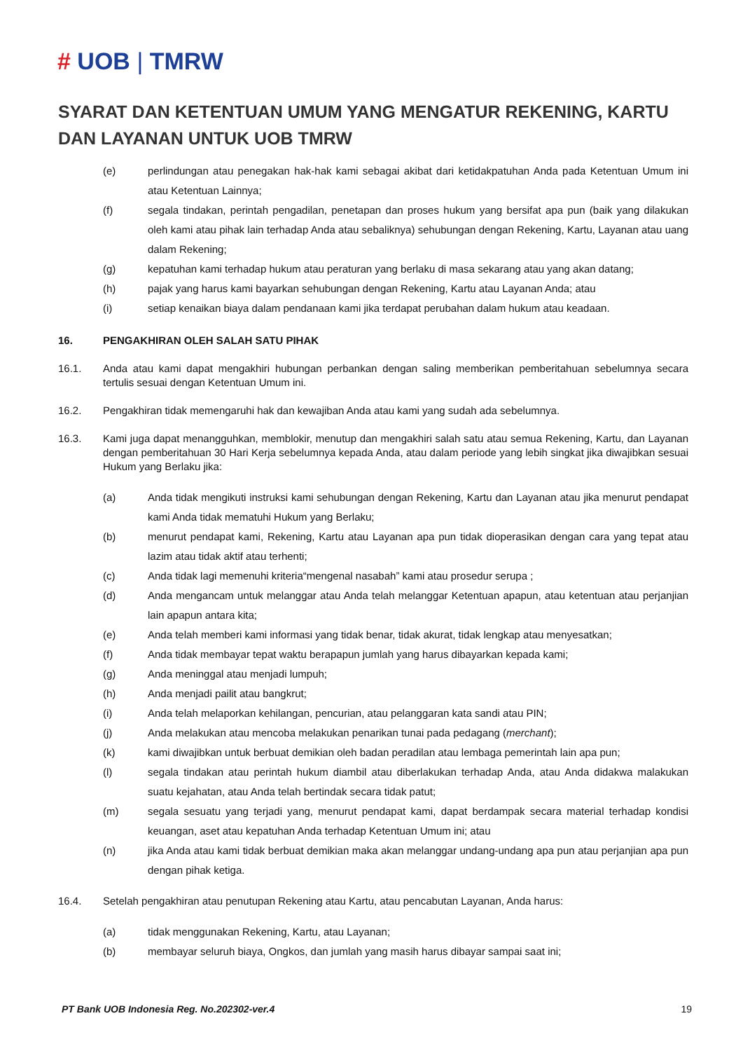# UOB | TMRW
SYARAT DAN KETENTUAN UMUM YANG MENGATUR REKENING, KARTU DAN LAYANAN UNTUK UOB TMRW
(e) perlindungan atau penegakan hak-hak kami sebagai akibat dari ketidakpatuhan Anda pada Ketentuan Umum ini atau Ketentuan Lainnya;
(f) segala tindakan, perintah pengadilan, penetapan dan proses hukum yang bersifat apa pun (baik yang dilakukan oleh kami atau pihak lain terhadap Anda atau sebaliknya) sehubungan dengan Rekening, Kartu, Layanan atau uang dalam Rekening;
(g) kepatuhan kami terhadap hukum atau peraturan yang berlaku di masa sekarang atau yang akan datang;
(h) pajak yang harus kami bayarkan sehubungan dengan Rekening, Kartu atau Layanan Anda; atau
(i) setiap kenaikan biaya dalam pendanaan kami jika terdapat perubahan dalam hukum atau keadaan.
16. PENGAKHIRAN OLEH SALAH SATU PIHAK
16.1. Anda atau kami dapat mengakhiri hubungan perbankan dengan saling memberikan pemberitahuan sebelumnya secara tertulis sesuai dengan Ketentuan Umum ini.
16.2. Pengakhiran tidak memengaruhi hak dan kewajiban Anda atau kami yang sudah ada sebelumnya.
16.3. Kami juga dapat menangguhkan, memblokir, menutup dan mengakhiri salah satu atau semua Rekening, Kartu, dan Layanan dengan pemberitahuan 30 Hari Kerja sebelumnya kepada Anda, atau dalam periode yang lebih singkat jika diwajibkan sesuai Hukum yang Berlaku jika:
(a) Anda tidak mengikuti instruksi kami sehubungan dengan Rekening, Kartu dan Layanan atau jika menurut pendapat kami Anda tidak mematuhi Hukum yang Berlaku;
(b) menurut pendapat kami, Rekening, Kartu atau Layanan apa pun tidak dioperasikan dengan cara yang tepat atau lazim atau tidak aktif atau terhenti;
(c) Anda tidak lagi memenuhi kriteria“mengenal nasabah” kami atau prosedur serupa ;
(d) Anda mengancam untuk melanggar atau Anda telah melanggar Ketentuan apapun, atau ketentuan atau perjanjian lain apapun antara kita;
(e) Anda telah memberi kami informasi yang tidak benar, tidak akurat, tidak lengkap atau menyesatkan;
(f) Anda tidak membayar tepat waktu berapapun jumlah yang harus dibayarkan kepada kami;
(g) Anda meninggal atau menjadi lumpuh;
(h) Anda menjadi pailit atau bangkrut;
(i) Anda telah melaporkan kehilangan, pencurian, atau pelanggaran kata sandi atau PIN;
(j) Anda melakukan atau mencoba melakukan penarikan tunai pada pedagang (merchant);
(k) kami diwajibkan untuk berbuat demikian oleh badan peradilan atau lembaga pemerintah lain apa pun;
(l) segala tindakan atau perintah hukum diambil atau diberlakukan terhadap Anda, atau Anda didakwa malakukan suatu kejahatan, atau Anda telah bertindak secara tidak patut;
(m) segala sesuatu yang terjadi yang, menurut pendapat kami, dapat berdampak secara material terhadap kondisi keuangan, aset atau kepatuhan Anda terhadap Ketentuan Umum ini; atau
(n) jika Anda atau kami tidak berbuat demikian maka akan melanggar undang-undang apa pun atau perjanjian apa pun dengan pihak ketiga.
16.4. Setelah pengakhiran atau penutupan Rekening atau Kartu, atau pencabutan Layanan, Anda harus:
(a) tidak menggunakan Rekening, Kartu, atau Layanan;
(b) membayar seluruh biaya, Ongkos, dan jumlah yang masih harus dibayar sampai saat ini;
PT Bank UOB Indonesia Reg. No.202302-ver.4 19